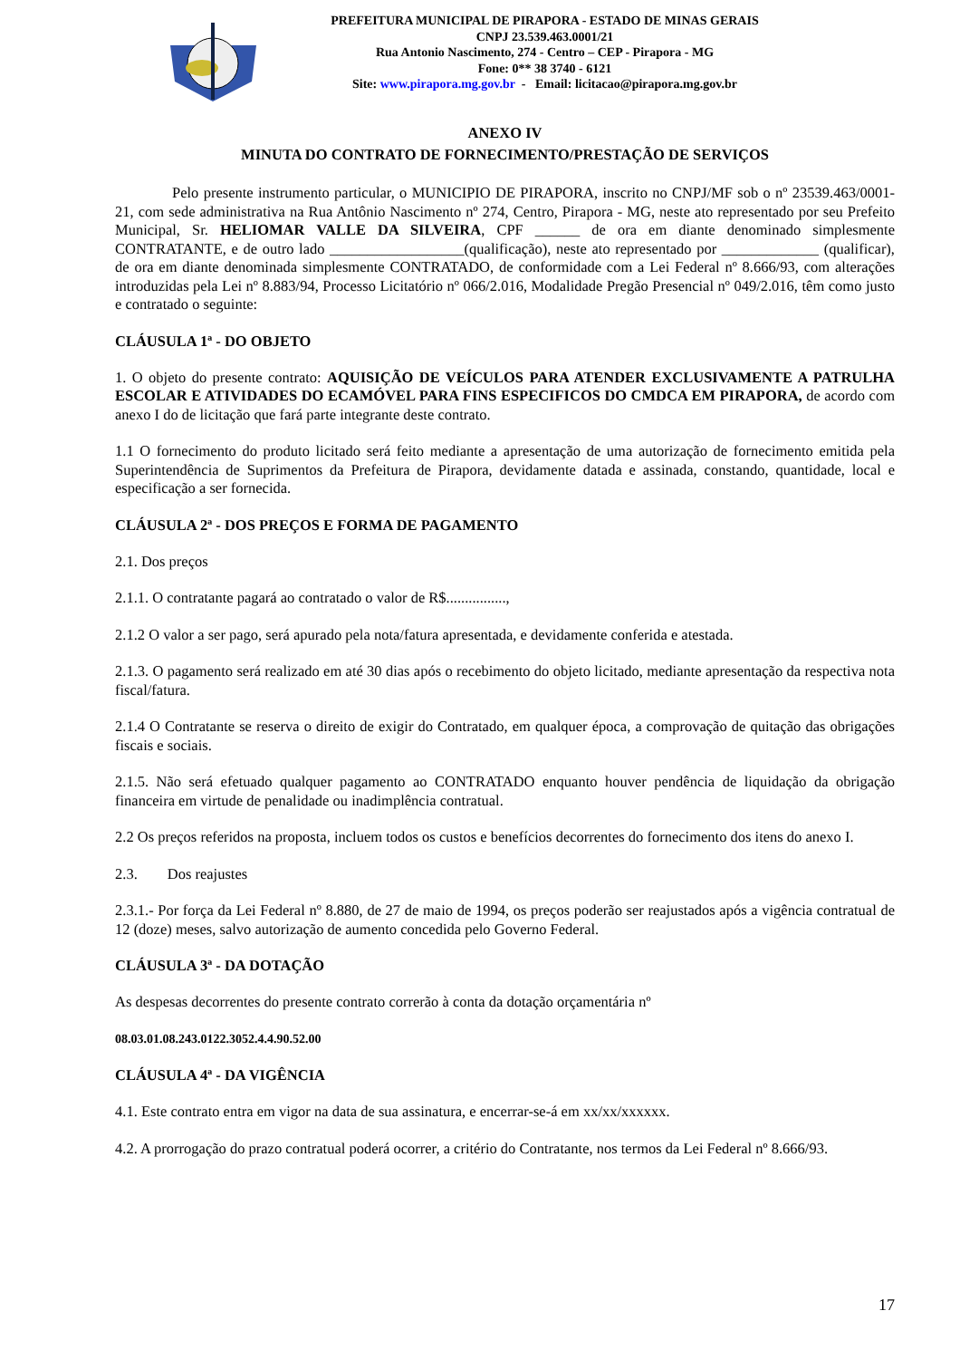PREFEITURA MUNICIPAL DE PIRAPORA - ESTADO DE MINAS GERAIS
CNPJ 23.539.463.0001/21
Rua Antonio Nascimento, 274 - Centro – CEP - Pirapora - MG
Fone: 0** 38 3740 - 6121
Site: www.pirapora.mg.gov.br - Email: licitacao@pirapora.mg.gov.br
ANEXO IV
MINUTA DO CONTRATO DE FORNECIMENTO/PRESTAÇÃO DE SERVIÇOS
Pelo presente instrumento particular, o MUNICIPIO DE PIRAPORA, inscrito no CNPJ/MF sob o nº 23539.463/0001-21, com sede administrativa na Rua Antônio Nascimento nº 274, Centro, Pirapora - MG, neste ato representado por seu Prefeito Municipal, Sr. HELIOMAR VALLE DA SILVEIRA, CPF ______ de ora em diante denominado simplesmente CONTRATANTE, e de outro lado __________________(qualificação), neste ato representado por _____________ (qualificar), de ora em diante denominada simplesmente CONTRATADO, de conformidade com a Lei Federal nº 8.666/93, com alterações introduzidas pela Lei nº 8.883/94, Processo Licitatório nº 066/2.016, Modalidade Pregão Presencial nº 049/2.016, têm como justo e contratado o seguinte:
CLÁUSULA 1ª - DO OBJETO
1. O objeto do presente contrato: AQUISIÇÃO DE VEÍCULOS PARA ATENDER EXCLUSIVAMENTE A PATRULHA ESCOLAR E ATIVIDADES DO ECAMÓVEL PARA FINS ESPECIFICOS DO CMDCA EM PIRAPORA, de acordo com anexo I do de licitação que fará parte integrante deste contrato.
1.1 O fornecimento do produto licitado será feito mediante a apresentação de uma autorização de fornecimento emitida pela Superintendência de Suprimentos da Prefeitura de Pirapora, devidamente datada e assinada, constando, quantidade, local e especificação a ser fornecida.
CLÁUSULA 2ª - DOS PREÇOS E FORMA DE PAGAMENTO
2.1. Dos preços
2.1.1. O contratante pagará ao contratado o valor de R$................,
2.1.2 O valor a ser pago, será apurado pela nota/fatura apresentada, e devidamente conferida e atestada.
2.1.3. O pagamento será realizado em até 30 dias após o recebimento do objeto licitado, mediante apresentação da respectiva nota fiscal/fatura.
2.1.4 O Contratante se reserva o direito de exigir do Contratado, em qualquer época, a comprovação de quitação das obrigações fiscais e sociais.
2.1.5. Não será efetuado qualquer pagamento ao CONTRATADO enquanto houver pendência de liquidação da obrigação financeira em virtude de penalidade ou inadimplência contratual.
2.2 Os preços referidos na proposta, incluem todos os custos e benefícios decorrentes do fornecimento dos itens do anexo I.
2.3. Dos reajustes
2.3.1.- Por força da Lei Federal nº 8.880, de 27 de maio de 1994, os preços poderão ser reajustados após a vigência contratual de 12 (doze) meses, salvo autorização de aumento concedida pelo Governo Federal.
CLÁUSULA 3ª - DA DOTAÇÃO
As despesas decorrentes do presente contrato correrão à conta da dotação orçamentária nº
08.03.01.08.243.0122.3052.4.4.90.52.00
CLÁUSULA 4ª - DA VIGÊNCIA
4.1. Este contrato entra em vigor na data de sua assinatura, e encerrar-se-á em xx/xx/xxxxxx.
4.2. A prorrogação do prazo contratual poderá ocorrer, a critério do Contratante, nos termos da Lei Federal nº 8.666/93.
17